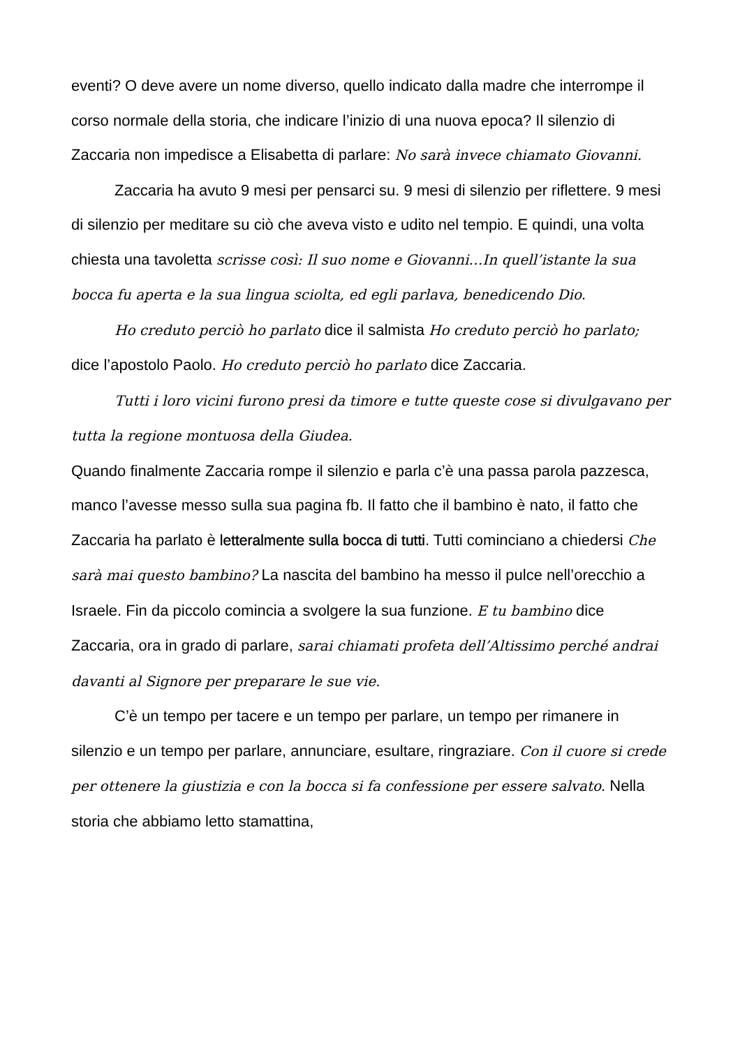eventi? O deve avere un nome diverso, quello indicato dalla madre che interrompe il corso normale della storia, che indicare l’inizio di una nuova epoca? Il silenzio di Zaccaria non impedisce a Elisabetta di parlare: No sarà invece chiamato Giovanni.
Zaccaria ha avuto 9 mesi per pensarci su. 9 mesi di silenzio per riflettere. 9 mesi di silenzio per meditare su ciò che aveva visto e udito nel tempio. E quindi, una volta chiesta una tavoletta scrisse così: Il suo nome e Giovanni…In quell’istante la sua bocca fu aperta e la sua lingua sciolta, ed egli parlava, benedicendo Dio.
Ho creduto perciò ho parlato dice il salmista Ho creduto perciò ho parlato; dice l’apostolo Paolo. Ho creduto perciò ho parlato dice Zaccaria.
Tutti i loro vicini furono presi da timore e tutte queste cose si divulgavano per tutta la regione montuosa della Giudea.
Quando finalmente Zaccaria rompe il silenzio e parla c’è una passa parola pazzesca, manco l’avesse messo sulla sua pagina fb. Il fatto che il bambino è nato, il fatto che Zaccaria ha parlato è letteralmente sulla bocca di tutti. Tutti cominciano a chiedersi Che sarà mai questo bambino? La nascita del bambino ha messo il pulce nell’orecchio a Israele. Fin da piccolo comincia a svolgere la sua funzione. E tu bambino dice Zaccaria, ora in grado di parlare, sarai chiamati profeta dell’Altissimo perché andrai davanti al Signore per preparare le sue vie.
C’è un tempo per tacere e un tempo per parlare, un tempo per rimanere in silenzio e un tempo per parlare, annunciare, esultare, ringraziare. Con il cuore si crede per ottenere la giustizia e con la bocca si fa confessione per essere salvato. Nella storia che abbiamo letto stamattina,